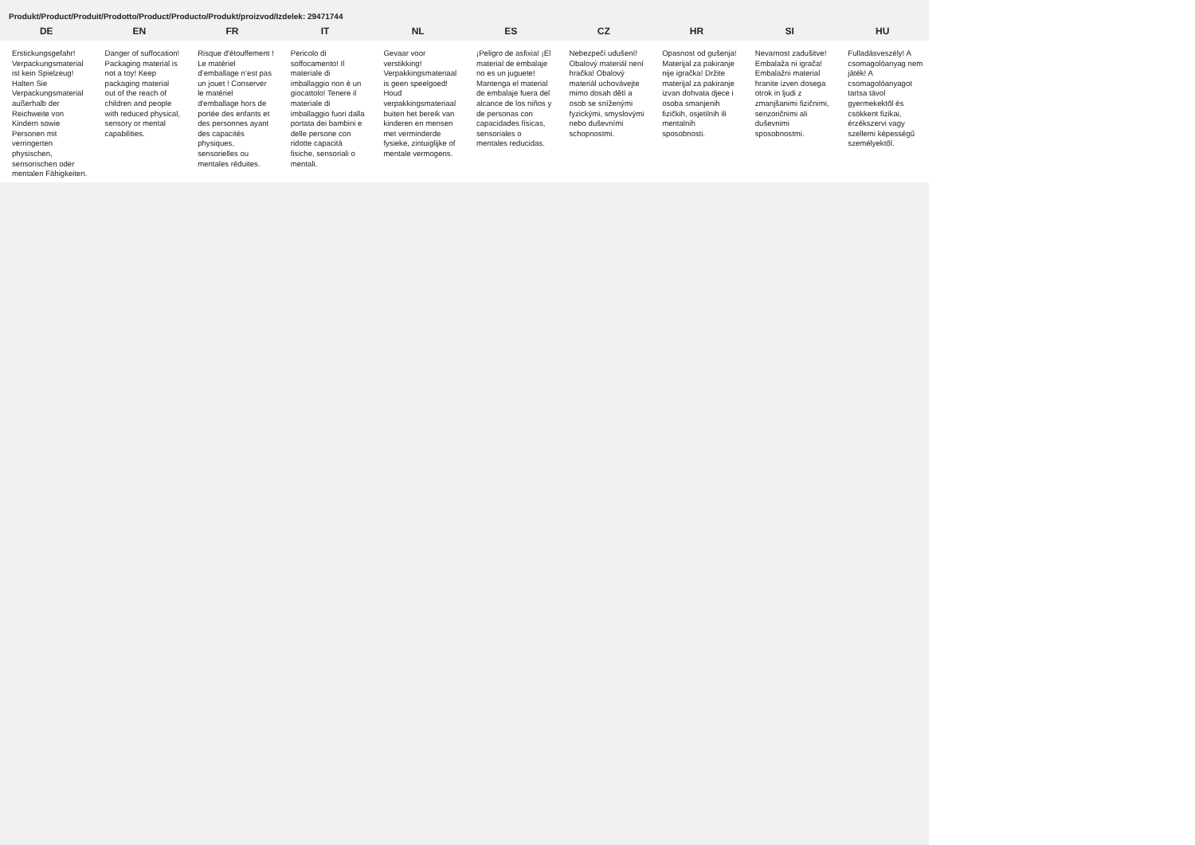Produkt/Product/Produit/Prodotto/Product/Producto/Produkt/proizvod/Izdelek: 29471744
| DE | EN | FR | IT | NL | ES | CZ | HR | SI | HU |
| --- | --- | --- | --- | --- | --- | --- | --- | --- | --- |
| Erstickungsgefahr! Verpackungsmaterial ist kein Spielzeug! Halten Sie Verpackungsmaterial außerhalb der Reichweite von Kindern sowie Personen mit verringerten physischen, sensorischen oder mentalen Fähigkeiten. | Danger of suffocation! Packaging material is not a toy! Keep packaging material out of the reach of children and people with reduced physical, sensory or mental capabilities. | Risque d'étouffement ! Le matériel d’emballage n’est pas un jouet ! Conserver le matériel d'emballage hors de portée des enfants et des personnes ayant des capacités physiques, sensorielles ou mentales réduites. | Pericolo di soffocamento! Il materiale di imballaggio non è un giocattolo! Tenere il materiale di imballaggio fuori dalla portata dei bambini e delle persone con ridotte capacità fisiche, sensoriali o mentali. | Gevaar voor verstikking! Verpakkingsmateriaal is geen speelgoed! Houd verpakkingsmateriaal buiten het bereik van kinderen en mensen met verminderde fysieke, zintuiglijke of mentale vermogens. | ¡Peligro de asfixia! ¡El material de embalaje no es un juguete! Mantenga el material de embalaje fuera del alcance de los niños y de personas con capacidades físicas, sensoriales o mentales reducidas. | Nebezpečí udušení! Obalový materiál není hračka! Obalový materiál uchovávejte mimo dosah dětí a osob se sníženými fyzickými, smyslovými nebo duševními schopnostmi. | Opasnost od gušenja! Materijal za pakiranje nije igračka! Držite materijal za pakiranje izvan dohvata djece i osoba smanjenih fizičkih, osjetilnih ili mentalnih sposobnosti. | Nevarnost zadušitve! Embalaža ni igrača! Embalažni material hranite izven dosega otrok in ljudi z zmanjšanimi fizičnimi, senzoričnimi ali duševnimi sposobnostmi. | Fulladásveszély! A csomagolóanyag nem játék! A csomagolóanyagot tartsa távol gyermekektől és csökkent fizikai, érzékszervi vagy szellemi képességű személyektől. |